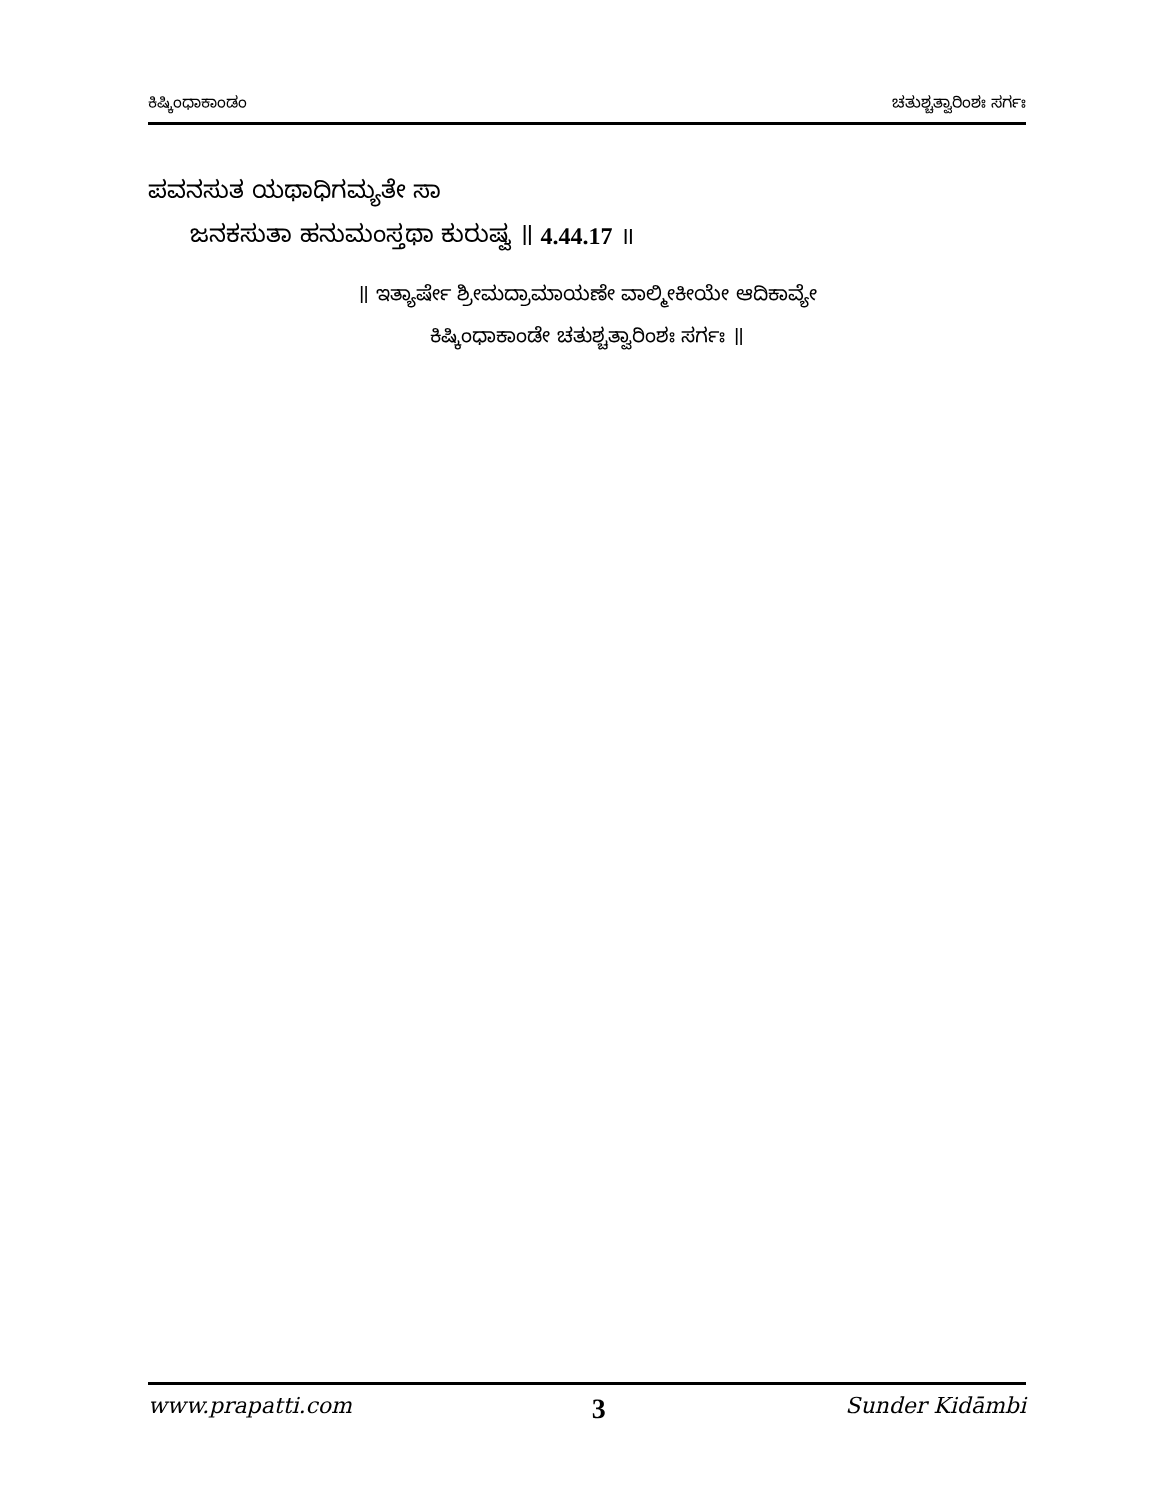ಕಿಷ್ಕಿಂಧಾಕಾಂಡಂ ಚತುಶ್ಚತ್ವಾರಿಂಶಃ ಸರ್ಗಃ
ಪವನಸುತ ಯಥಾಧಿಗಮ್ಯತೇ ಸಾ
ಜನಕಸುತಾ ಹನುಮಂಸ್ತಥಾ ಕುರುಷ್ವ ॥ 4.44.17 ॥
॥ ಇತ್ಯಾರ್ಷೇ ಶ್ರೀಮದ್ರಾಮಾಯಣೇ ವಾಲ್ಮೀಕೀಯೇ ಆದಿಕಾವ್ಯೇ
ಕಿಷ್ಕಿಂಧಾಕಾಂಡೇ ಚತುಶ್ಚತ್ವಾರಿಂಶಃ ಸರ್ಗಃ ॥
www.prapatti.com 3 Sunder Kidāmbi